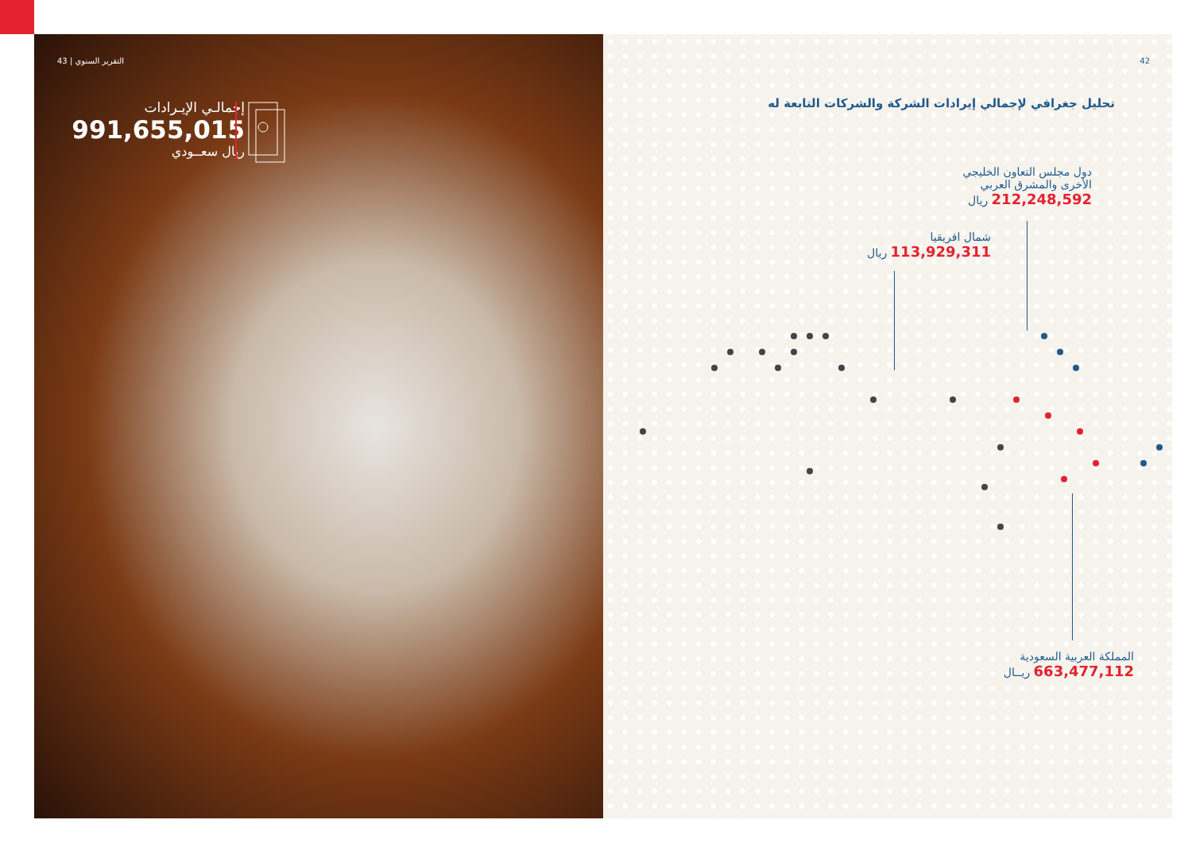43 | التقرير السنوي
إجمالـي الإيـرادات
991,655,015
ريال سعــودي
42
تحليل جغرافي لإجمالي إيرادات الشركة والشركات التابعة له
دول مجلس التعاون الخليجي
الأخرى والمشرق العربي
212,248,592 ريال
شمال افريقيا
113,929,311 ريال
المملكة العربية السعودية
663,477,112 ريــال